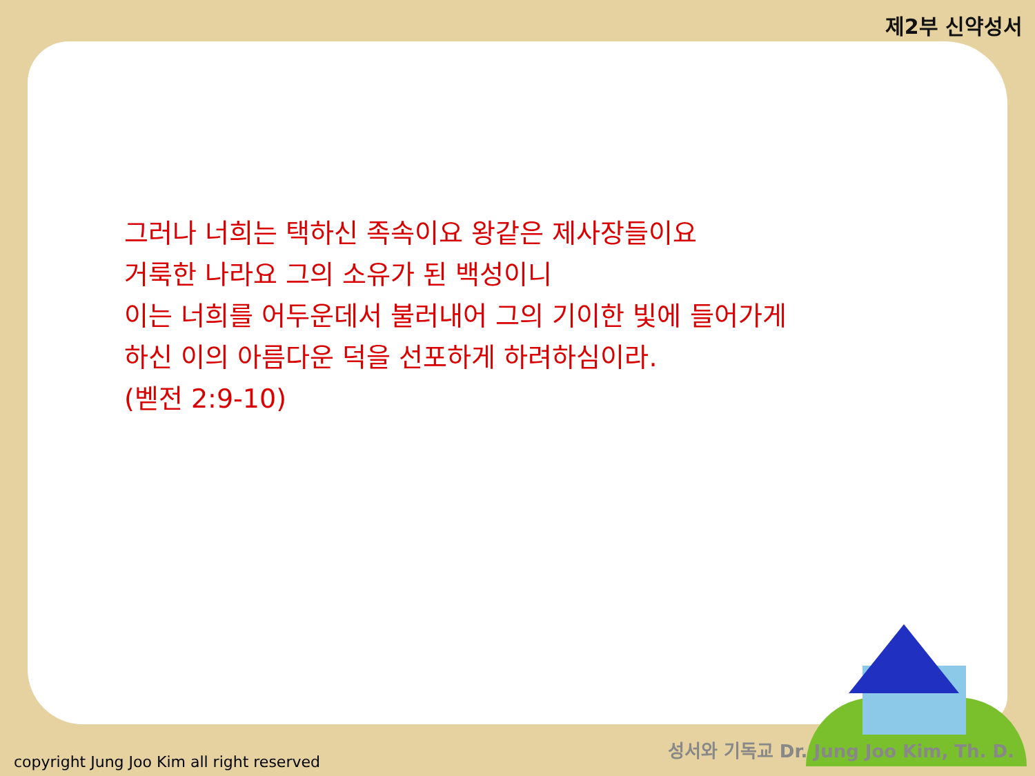제2부 신약성서
그러나 너희는 택하신 족속이요 왕같은 제사장들이요
거룩한 나라요 그의 소유가 된 백성이니
이는 너희를 어두운데서 불러내어 그의 기이한 빛에 들어가게
하신 이의 아름다운 덕을 선포하게 하려하심이라.
(벧전 2:9-10)
성서와 기독교 Dr. Jung Joo Kim, Th. D.
copyright Jung Joo Kim all right reserved